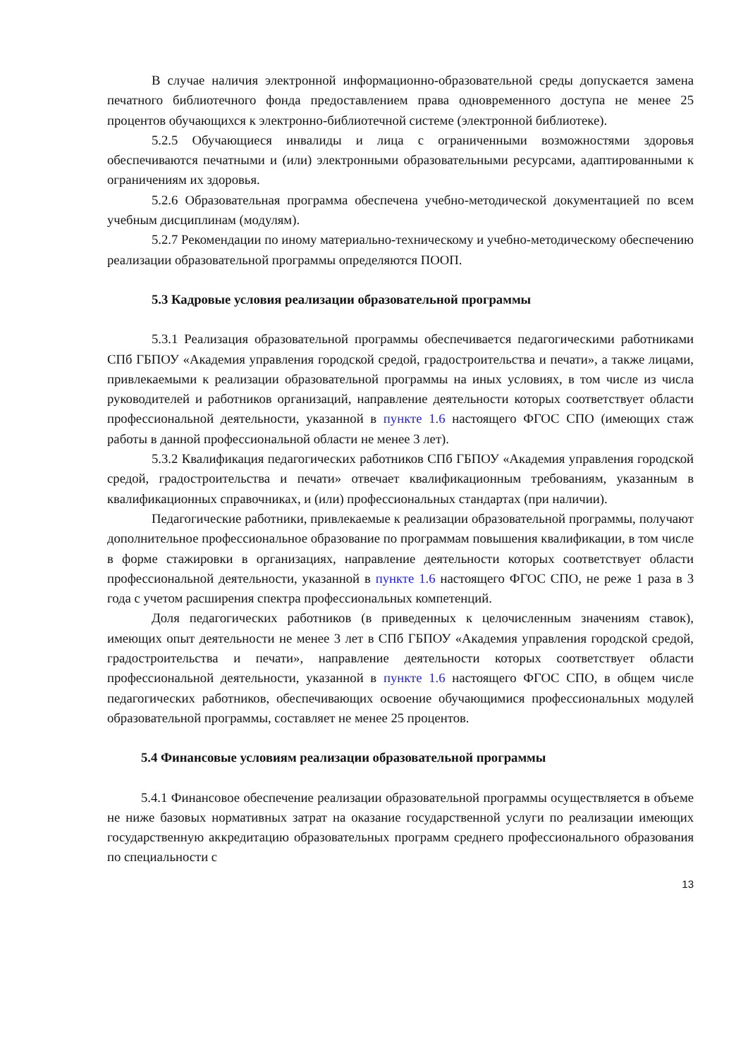В случае наличия электронной информационно-образовательной среды допускается замена печатного библиотечного фонда предоставлением права одновременного доступа не менее 25 процентов обучающихся к электронно-библиотечной системе (электронной библиотеке).
5.2.5 Обучающиеся инвалиды и лица с ограниченными возможностями здоровья обеспечиваются печатными и (или) электронными образовательными ресурсами, адаптированными к ограничениям их здоровья.
5.2.6 Образовательная программа обеспечена учебно-методической документацией по всем учебным дисциплинам (модулям).
5.2.7 Рекомендации по иному материально-техническому и учебно-методическому обеспечению реализации образовательной программы определяются ПООП.
5.3 Кадровые условия реализации образовательной программы
5.3.1 Реализация образовательной программы обеспечивается педагогическими работниками СПб ГБПОУ «Академия управления городской средой, градостроительства и печати», а также лицами, привлекаемыми к реализации образовательной программы на иных условиях, в том числе из числа руководителей и работников организаций, направление деятельности которых соответствует области профессиональной деятельности, указанной в пункте 1.6 настоящего ФГОС СПО (имеющих стаж работы в данной профессиональной области не менее 3 лет).
5.3.2 Квалификация педагогических работников СПб ГБПОУ «Академия управления городской средой, градостроительства и печати» отвечает квалификационным требованиям, указанным в квалификационных справочниках, и (или) профессиональных стандартах (при наличии).
Педагогические работники, привлекаемые к реализации образовательной программы, получают дополнительное профессиональное образование по программам повышения квалификации, в том числе в форме стажировки в организациях, направление деятельности которых соответствует области профессиональной деятельности, указанной в пункте 1.6 настоящего ФГОС СПО, не реже 1 раза в 3 года с учетом расширения спектра профессиональных компетенций.
Доля педагогических работников (в приведенных к целочисленным значениям ставок), имеющих опыт деятельности не менее 3 лет в СПб ГБПОУ «Академия управления городской средой, градостроительства и печати», направление деятельности которых соответствует области профессиональной деятельности, указанной в пункте 1.6 настоящего ФГОС СПО, в общем числе педагогических работников, обеспечивающих освоение обучающимися профессиональных модулей образовательной программы, составляет не менее 25 процентов.
5.4 Финансовые условиям реализации образовательной программы
5.4.1 Финансовое обеспечение реализации образовательной программы осуществляется в объеме не ниже базовых нормативных затрат на оказание государственной услуги по реализации имеющих государственную аккредитацию образовательных программ среднего профессионального образования по специальности с
13